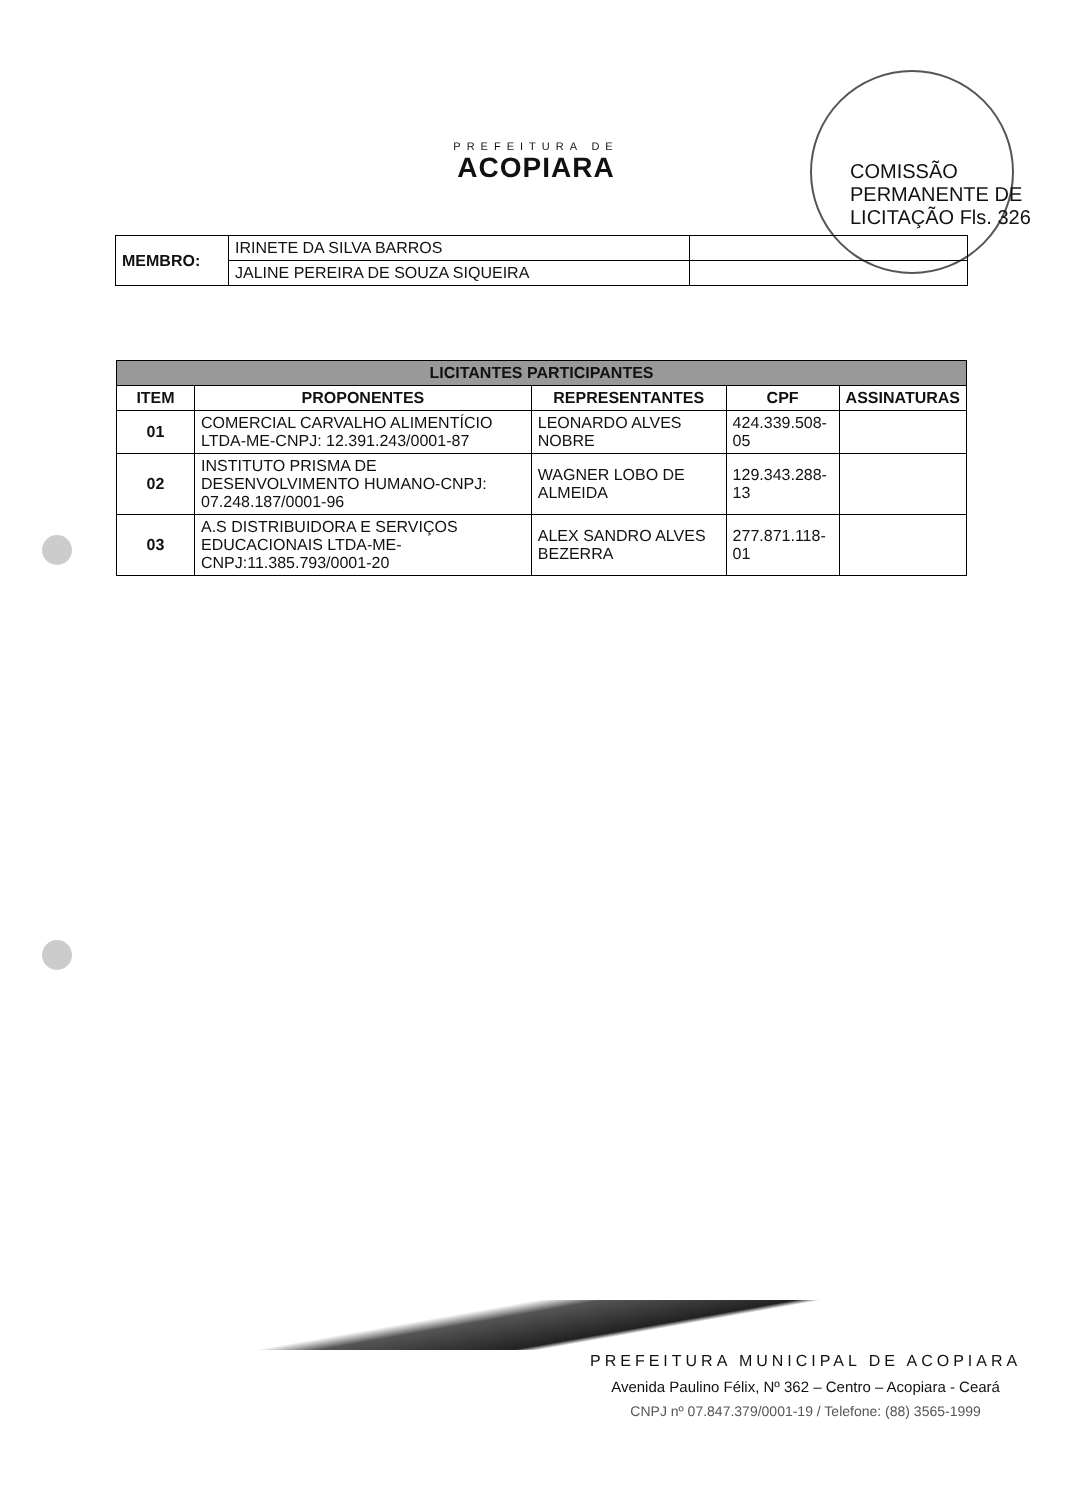COMISSÃO PERMANENTE DE LICITAÇÃO Fls. 326
PREFEITURA DE
ACOPIARA
| MEMBRO: | IRINETE DA SILVA BARROS | |
| | JALINE PEREIRA DE SOUZA SIQUEIRA | |
| LICITANTES PARTICIPANTES | | | | |
| ITEM | PROPONENTES | REPRESENTANTES | CPF | ASSINATURAS |
| 01 | COMERCIAL CARVALHO ALIMENTÍCIO LTDA-ME-CNPJ: 12.391.243/0001-87 | LEONARDO ALVES NOBRE | 424.339.508-05 | |
| 02 | INSTITUTO PRISMA DE DESENVOLVIMENTO HUMANO-CNPJ: 07.248.187/0001-96 | WAGNER LOBO DE ALMEIDA | 129.343.288-13 | |
| 03 | A.S DISTRIBUIDORA E SERVIÇOS EDUCACIONAIS LTDA-ME-CNPJ:11.385.793/0001-20 | ALEX SANDRO ALVES BEZERRA | 277.871.118-01 | |
PREFEITURA MUNICIPAL DE ACOPIARA
Avenida Paulino Félix, Nº 362 – Centro – Acopiara - Ceará
CNPJ nº 07.847.379/0001-19 / Telefone: (88) 3565-1999